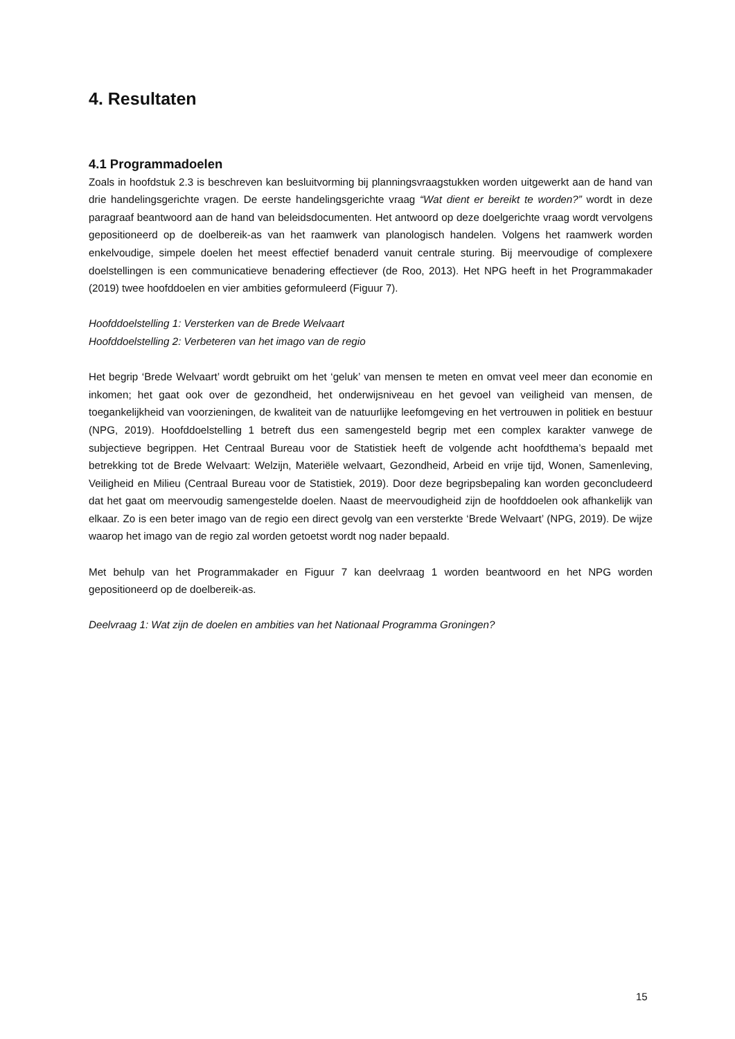4. Resultaten
4.1 Programmadoelen
Zoals in hoofdstuk 2.3 is beschreven kan besluitvorming bij planningsvraagstukken worden uitgewerkt aan de hand van drie handelingsgerichte vragen. De eerste handelingsgerichte vraag “Wat dient er bereikt te worden?” wordt in deze paragraaf beantwoord aan de hand van beleidsdocumenten. Het antwoord op deze doelgerichte vraag wordt vervolgens gepositioneerd op de doelbereik-as van het raamwerk van planologisch handelen. Volgens het raamwerk worden enkelvoudige, simpele doelen het meest effectief benaderd vanuit centrale sturing. Bij meervoudige of complexere doelstellingen is een communicatieve benadering effectiever (de Roo, 2013). Het NPG heeft in het Programmakader (2019) twee hoofddoelen en vier ambities geformuleerd (Figuur 7).
Hoofddoelstelling 1: Versterken van de Brede Welvaart
Hoofddoelstelling 2: Verbeteren van het imago van de regio
Het begrip ‘Brede Welvaart’ wordt gebruikt om het ‘geluk’ van mensen te meten en omvat veel meer dan economie en inkomen; het gaat ook over de gezondheid, het onderwijsniveau en het gevoel van veiligheid van mensen, de toegankelijkheid van voorzieningen, de kwaliteit van de natuurlijke leefomgeving en het vertrouwen in politiek en bestuur (NPG, 2019). Hoofddoelstelling 1 betreft dus een samengesteld begrip met een complex karakter vanwege de subjectieve begrippen. Het Centraal Bureau voor de Statistiek heeft de volgende acht hoofdthema’s bepaald met betrekking tot de Brede Welvaart: Welzijn, Materiële welvaart, Gezondheid, Arbeid en vrije tijd, Wonen, Samenleving, Veiligheid en Milieu (Centraal Bureau voor de Statistiek, 2019). Door deze begripsbepaling kan worden geconcludeerd dat het gaat om meervoudig samengestelde doelen. Naast de meervoudigheid zijn de hoofddoelen ook afhankelijk van elkaar. Zo is een beter imago van de regio een direct gevolg van een versterkte ‘Brede Welvaart’ (NPG, 2019). De wijze waarop het imago van de regio zal worden getoetst wordt nog nader bepaald.
Met behulp van het Programmakader en Figuur 7 kan deelvraag 1 worden beantwoord en het NPG worden gepositioneerd op de doelbereik-as.
Deelvraag 1: Wat zijn de doelen en ambities van het Nationaal Programma Groningen?
15